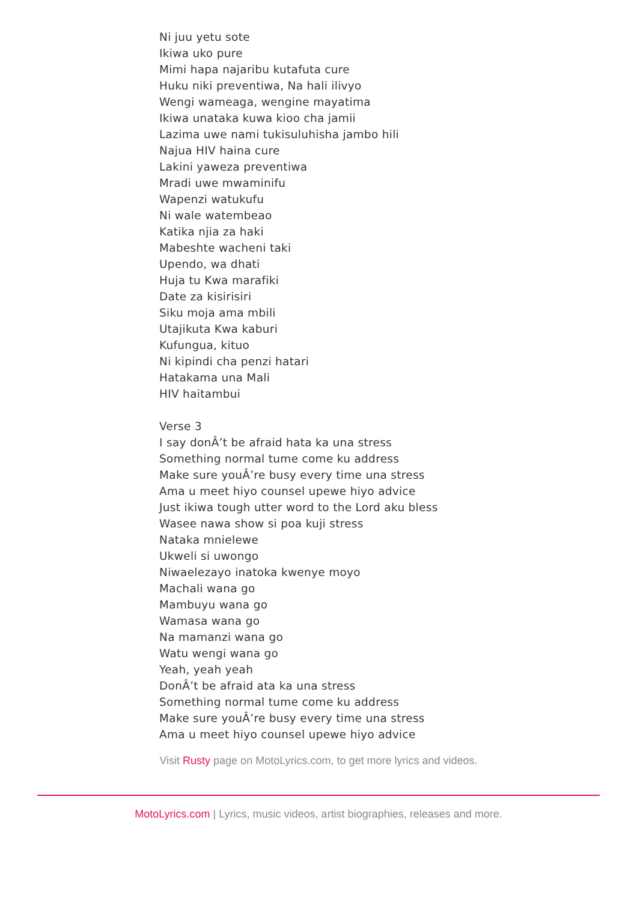Ni juu yetu sote
Ikiwa uko pure
Mimi hapa najaribu kutafuta cure
Huku niki preventiwa, Na hali ilivyo
Wengi wameaga, wengine mayatima
Ikiwa unataka kuwa kioo cha jamii
Lazima uwe nami tukisuluhisha jambo hili
Najua HIV haina cure
Lakini yaweza preventiwa
Mradi uwe mwaminifu
Wapenzi watukufu
Ni wale watembeao
Katika njia za haki
Mabeshte wacheni taki
Upendo, wa dhati
Huja tu Kwa marafiki
Date za kisirisiri
Siku moja ama mbili
Utajikuta Kwa kaburi
Kufungua, kituo
Ni kipindi cha penzi hatari
Hatakama una Mali
HIV haitambui
Verse 3
I say donÂ’t be afraid hata ka una stress
Something normal tume come ku address
Make sure youÂ’re busy every time una stress
Ama u meet hiyo counsel upewe hiyo advice
Just ikiwa tough utter word to the Lord aku bless
Wasee nawa show si poa kuji stress
Nataka mnielewe
Ukweli si uwongo
Niwaelezayo inatoka kwenye moyo
Machali wana go
Mambuyu wana go
Wamasa wana go
Na mamanzi wana go
Watu wengi wana go
Yeah, yeah yeah
DonÂ’t be afraid ata ka una stress
Something normal tume come ku address
Make sure youÂ’re busy every time una stress
Ama u meet hiyo counsel upewe hiyo advice
Visit Rusty page on MotoLyrics.com, to get more lyrics and videos.
MotoLyrics.com | Lyrics, music videos, artist biographies, releases and more.